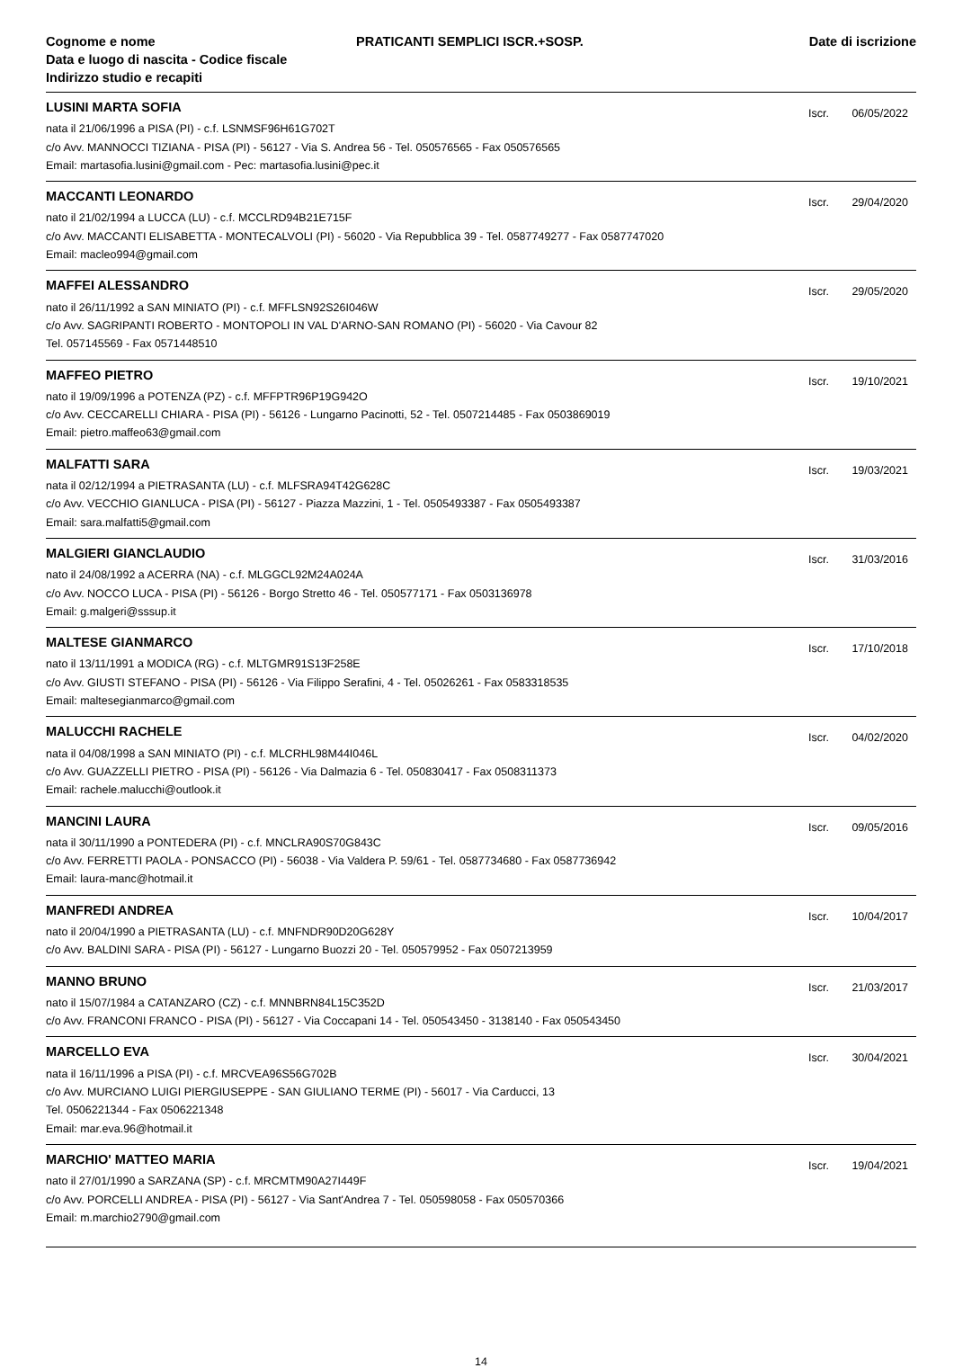Cognome e nome
Data e luogo di nascita - Codice fiscale
Indirizzo studio e recapiti
PRATICANTI SEMPLICI ISCR.+SOSP.
Date di iscrizione
LUSINI MARTA SOFIA
nata il 21/06/1996 a PISA (PI) - c.f. LSNMSF96H61G702T
c/o Avv. MANNOCCI TIZIANA - PISA (PI) - 56127 - Via S. Andrea 56 - Tel. 050576565 - Fax 050576565
Email: martasofia.lusini@gmail.com - Pec: martasofia.lusini@pec.it
Iscr. 06/05/2022
MACCANTI LEONARDO
nato il 21/02/1994 a LUCCA (LU) - c.f. MCCLRD94B21E715F
c/o Avv. MACCANTI ELISABETTA - MONTECALVOLI (PI) - 56020 - Via Repubblica 39 - Tel. 0587749277 - Fax 0587747020
Email: macleo994@gmail.com
Iscr. 29/04/2020
MAFFEI ALESSANDRO
nato il 26/11/1992 a SAN MINIATO (PI) - c.f. MFFLSN92S26I046W
c/o Avv. SAGRIPANTI ROBERTO - MONTOPOLI IN VAL D'ARNO-SAN ROMANO (PI) - 56020 - Via Cavour 82
Tel. 057145569 - Fax 0571448510
Iscr. 29/05/2020
MAFFEO PIETRO
nato il 19/09/1996 a POTENZA (PZ) - c.f. MFFPTR96P19G942O
c/o Avv. CECCARELLI CHIARA - PISA (PI) - 56126 - Lungarno Pacinotti, 52 - Tel. 0507214485 - Fax 0503869019
Email: pietro.maffeo63@gmail.com
Iscr. 19/10/2021
MALFATTI SARA
nata il 02/12/1994 a PIETRASANTA (LU) - c.f. MLFSRA94T42G628C
c/o Avv. VECCHIO GIANLUCA - PISA (PI) - 56127 - Piazza Mazzini, 1 - Tel. 0505493387 - Fax 0505493387
Email: sara.malfatti5@gmail.com
Iscr. 19/03/2021
MALGIERI GIANCLAUDIO
nato il 24/08/1992 a ACERRA (NA) - c.f. MLGGCL92M24A024A
c/o Avv. NOCCO LUCA - PISA (PI) - 56126 - Borgo Stretto 46 - Tel. 050577171 - Fax 0503136978
Email: g.malgeri@sssup.it
Iscr. 31/03/2016
MALTESE GIANMARCO
nato il 13/11/1991 a MODICA (RG) - c.f. MLTGMR91S13F258E
c/o Avv. GIUSTI STEFANO - PISA (PI) - 56126 - Via Filippo Serafini, 4 - Tel. 05026261 - Fax 0583318535
Email: maltesegianmarco@gmail.com
Iscr. 17/10/2018
MALUCCHI RACHELE
nata il 04/08/1998 a SAN MINIATO (PI) - c.f. MLCRHL98M44I046L
c/o Avv. GUAZZELLI PIETRO - PISA (PI) - 56126 - Via Dalmazia 6 - Tel. 050830417 - Fax 0508311373
Email: rachele.malucchi@outlook.it
Iscr. 04/02/2020
MANCINI LAURA
nata il 30/11/1990 a PONTEDERA (PI) - c.f. MNCLRA90S70G843C
c/o Avv. FERRETTI PAOLA - PONSACCO (PI) - 56038 - Via Valdera P. 59/61 - Tel. 0587734680 - Fax 0587736942
Email: laura-manc@hotmail.it
Iscr. 09/05/2016
MANFREDI ANDREA
nato il 20/04/1990 a PIETRASANTA (LU) - c.f. MNFNDR90D20G628Y
c/o Avv. BALDINI SARA - PISA (PI) - 56127 - Lungarno Buozzi 20 - Tel. 050579952 - Fax 0507213959
Iscr. 10/04/2017
MANNO BRUNO
nato il 15/07/1984 a CATANZARO (CZ) - c.f. MNNBRN84L15C352D
c/o Avv. FRANCONI FRANCO - PISA (PI) - 56127 - Via Coccapani 14 - Tel. 050543450 - 3138140 - Fax 050543450
Iscr. 21/03/2017
MARCELLO EVA
nata il 16/11/1996 a PISA (PI) - c.f. MRCVEA96S56G702B
c/o Avv. MURCIANO LUIGI PIERGIUSEPPE - SAN GIULIANO TERME (PI) - 56017 - Via Carducci, 13
Tel. 0506221344 - Fax 0506221348
Email: mar.eva.96@hotmail.it
Iscr. 30/04/2021
MARCHIO' MATTEO MARIA
nato il 27/01/1990 a SARZANA (SP) - c.f. MRCMTM90A27I449F
c/o Avv. PORCELLI ANDREA - PISA (PI) - 56127 - Via Sant'Andrea 7 - Tel. 050598058 - Fax 050570366
Email: m.marchio2790@gmail.com
Iscr. 19/04/2021
14